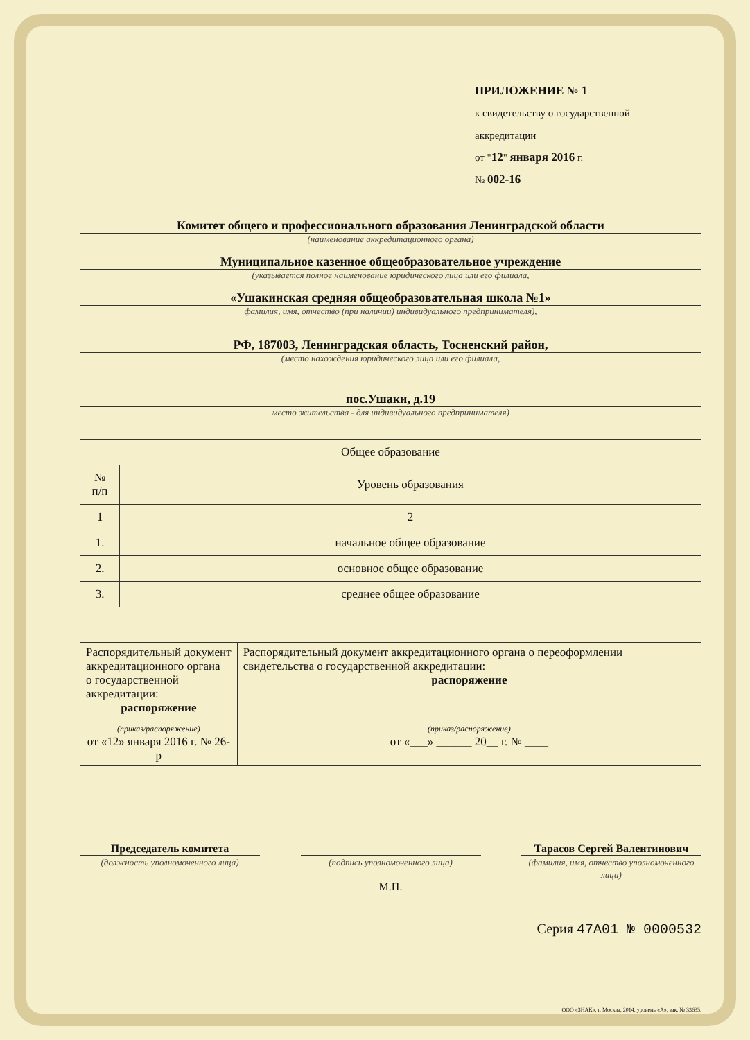ПРИЛОЖЕНИЕ № 1
к свидетельству о государственной
аккредитации
от "12" января 2016 г.
№ 002-16
Комитет общего и профессионального образования Ленинградской области
(наименование аккредитационного органа)
Муниципальное казенное общеобразовательное учреждение
(указывается полное наименование юридического лица или его филиала,
«Ушакинская средняя общеобразовательная школа №1»
фамилия, имя, отчество (при наличии) индивидуального предпринимателя),
РФ, 187003, Ленинградская область, Тосненский район,
(место нахождения юридического лица или его филиала,
пос.Ушаки, д.19
место жительства - для индивидуального предпринимателя)
| Общее образование | |
| --- | --- |
| № п/п | Уровень образования |
| 1 | 2 |
| 1. | начальное общее образование |
| 2. | основное общее образование |
| 3. | среднее общее образование |
| Распорядительный документ аккредитационного органа о государственной аккредитации: распоряжение | Распорядительный документ аккредитационного органа о переоформлении свидетельства о государственной аккредитации: распоряжение |
| (приказ/распоряжение) от «12» января 2016 г. № 26-р | (приказ/распоряжение) от «___» ______ 20__ г. № ____ |
Председатель комитета
(должность уполномоченного лица)
(подпись уполномоченного лица)
М.П.
Тарасов Сергей Валентинович
(фамилия, имя, отчество уполномоченного лица)
Серия 47А01 № 0000532
ООО «ЗНАК», г. Москва, 2014, уровень «А», зак. № 33635.